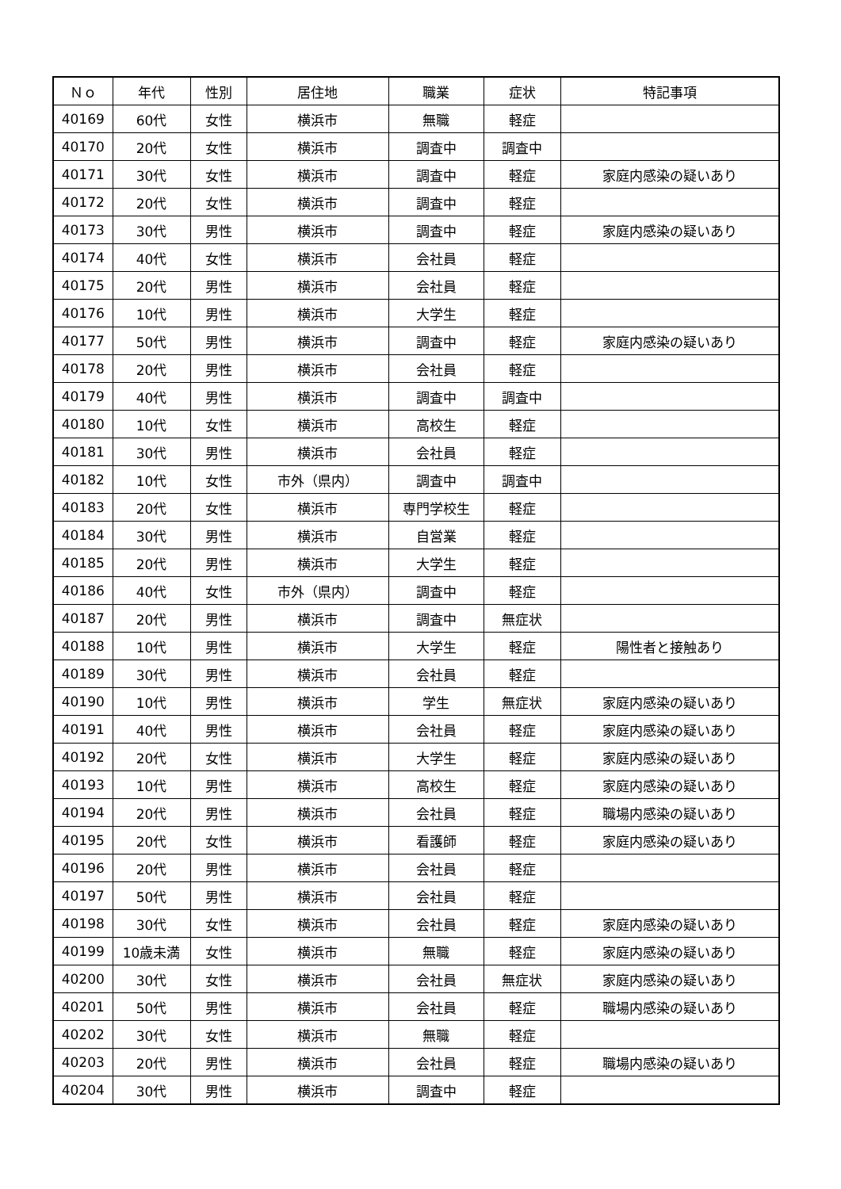| Ｎｏ | 年代 | 性別 | 居住地 | 職業 | 症状 | 特記事項 |
| --- | --- | --- | --- | --- | --- | --- |
| 40169 | 60代 | 女性 | 横浜市 | 無職 | 軽症 | |
| 40170 | 20代 | 女性 | 横浜市 | 調査中 | 調査中 | |
| 40171 | 30代 | 女性 | 横浜市 | 調査中 | 軽症 | 家庭内感染の疑いあり |
| 40172 | 20代 | 女性 | 横浜市 | 調査中 | 軽症 | |
| 40173 | 30代 | 男性 | 横浜市 | 調査中 | 軽症 | 家庭内感染の疑いあり |
| 40174 | 40代 | 女性 | 横浜市 | 会社員 | 軽症 | |
| 40175 | 20代 | 男性 | 横浜市 | 会社員 | 軽症 | |
| 40176 | 10代 | 男性 | 横浜市 | 大学生 | 軽症 | |
| 40177 | 50代 | 男性 | 横浜市 | 調査中 | 軽症 | 家庭内感染の疑いあり |
| 40178 | 20代 | 男性 | 横浜市 | 会社員 | 軽症 | |
| 40179 | 40代 | 男性 | 横浜市 | 調査中 | 調査中 | |
| 40180 | 10代 | 女性 | 横浜市 | 高校生 | 軽症 | |
| 40181 | 30代 | 男性 | 横浜市 | 会社員 | 軽症 | |
| 40182 | 10代 | 女性 | 市外（県内） | 調査中 | 調査中 | |
| 40183 | 20代 | 女性 | 横浜市 | 専門学校生 | 軽症 | |
| 40184 | 30代 | 男性 | 横浜市 | 自営業 | 軽症 | |
| 40185 | 20代 | 男性 | 横浜市 | 大学生 | 軽症 | |
| 40186 | 40代 | 女性 | 市外（県内） | 調査中 | 軽症 | |
| 40187 | 20代 | 男性 | 横浜市 | 調査中 | 無症状 | |
| 40188 | 10代 | 男性 | 横浜市 | 大学生 | 軽症 | 陽性者と接触あり |
| 40189 | 30代 | 男性 | 横浜市 | 会社員 | 軽症 | |
| 40190 | 10代 | 男性 | 横浜市 | 学生 | 無症状 | 家庭内感染の疑いあり |
| 40191 | 40代 | 男性 | 横浜市 | 会社員 | 軽症 | 家庭内感染の疑いあり |
| 40192 | 20代 | 女性 | 横浜市 | 大学生 | 軽症 | 家庭内感染の疑いあり |
| 40193 | 10代 | 男性 | 横浜市 | 高校生 | 軽症 | 家庭内感染の疑いあり |
| 40194 | 20代 | 男性 | 横浜市 | 会社員 | 軽症 | 職場内感染の疑いあり |
| 40195 | 20代 | 女性 | 横浜市 | 看護師 | 軽症 | 家庭内感染の疑いあり |
| 40196 | 20代 | 男性 | 横浜市 | 会社員 | 軽症 | |
| 40197 | 50代 | 男性 | 横浜市 | 会社員 | 軽症 | |
| 40198 | 30代 | 女性 | 横浜市 | 会社員 | 軽症 | 家庭内感染の疑いあり |
| 40199 | 10歳未満 | 女性 | 横浜市 | 無職 | 軽症 | 家庭内感染の疑いあり |
| 40200 | 30代 | 女性 | 横浜市 | 会社員 | 無症状 | 家庭内感染の疑いあり |
| 40201 | 50代 | 男性 | 横浜市 | 会社員 | 軽症 | 職場内感染の疑いあり |
| 40202 | 30代 | 女性 | 横浜市 | 無職 | 軽症 | |
| 40203 | 20代 | 男性 | 横浜市 | 会社員 | 軽症 | 職場内感染の疑いあり |
| 40204 | 30代 | 男性 | 横浜市 | 調査中 | 軽症 | |